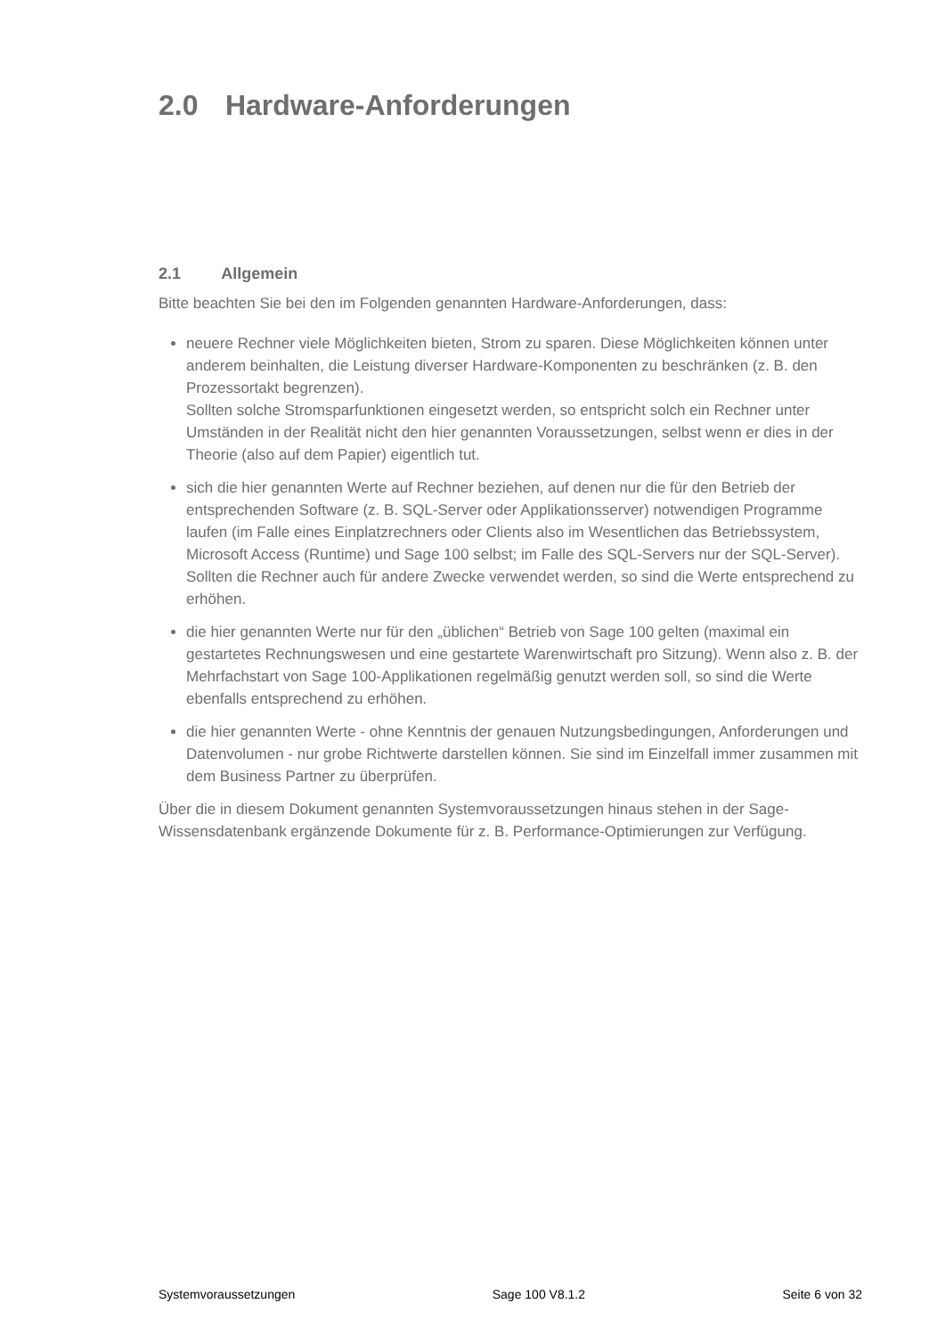2.0 Hardware-Anforderungen
2.1 Allgemein
Bitte beachten Sie bei den im Folgenden genannten Hardware-Anforderungen, dass:
neuere Rechner viele Möglichkeiten bieten, Strom zu sparen. Diese Möglichkeiten können unter anderem beinhalten, die Leistung diverser Hardware-Komponenten zu beschränken (z. B. den Prozessortakt begrenzen).
Sollten solche Stromsparfunktionen eingesetzt werden, so entspricht solch ein Rechner unter Umständen in der Realität nicht den hier genannten Voraussetzungen, selbst wenn er dies in der Theorie (also auf dem Papier) eigentlich tut.
sich die hier genannten Werte auf Rechner beziehen, auf denen nur die für den Betrieb der entsprechenden Software (z. B. SQL-Server oder Applikationsserver) notwendigen Programme laufen (im Falle eines Einplatzrechners oder Clients also im Wesentlichen das Betriebssystem, Microsoft Access (Runtime) und Sage 100 selbst; im Falle des SQL-Servers nur der SQL-Server).
Sollten die Rechner auch für andere Zwecke verwendet werden, so sind die Werte entsprechend zu erhöhen.
die hier genannten Werte nur für den „üblichen“ Betrieb von Sage 100 gelten (maximal ein gestartetes Rechnungswesen und eine gestartete Warenwirtschaft pro Sitzung). Wenn also z. B. der Mehrfachstart von Sage 100-Applikationen regelmäßig genutzt werden soll, so sind die Werte ebenfalls entsprechend zu erhöhen.
die hier genannten Werte - ohne Kenntnis der genauen Nutzungsbedingungen, Anforderungen und Datenvolumen - nur grobe Richtwerte darstellen können. Sie sind im Einzelfall immer zusammen mit dem Business Partner zu überprüfen.
Über die in diesem Dokument genannten Systemvoraussetzungen hinaus stehen in der Sage-Wissensdatenbank ergänzende Dokumente für z. B. Performance-Optimierungen zur Verfügung.
Systemvoraussetzungen Sage 100 V8.1.2 Seite 6 von 32